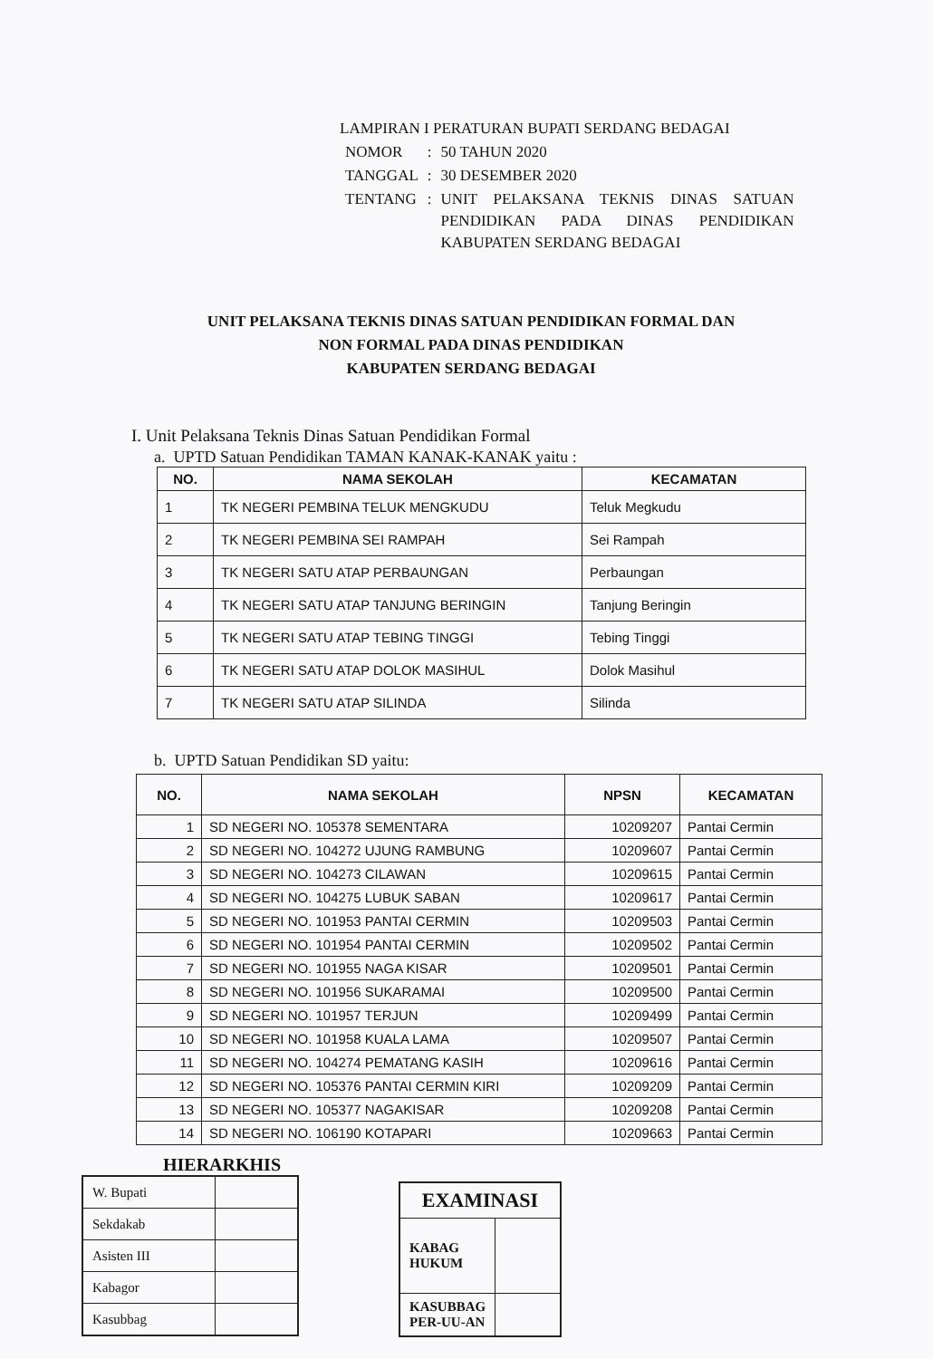LAMPIRAN I PERATURAN BUPATI SERDANG BEDAGAI
| NOMOR | : | 50 TAHUN 2020 |
| TANGGAL | : | 30 DESEMBER 2020 |
| TENTANG | : | UNIT PELAKSANA TEKNIS DINAS SATUAN PENDIDIKAN PADA DINAS PENDIDIKAN KABUPATEN SERDANG BEDAGAI |
UNIT PELAKSANA TEKNIS DINAS SATUAN PENDIDIKAN FORMAL DAN
NON FORMAL PADA DINAS PENDIDIKAN
KABUPATEN SERDANG BEDAGAI
I. Unit Pelaksana Teknis Dinas Satuan Pendidikan Formal
a. UPTD Satuan Pendidikan TAMAN KANAK-KANAK yaitu :
| NO. | NAMA SEKOLAH | KECAMATAN |
| --- | --- | --- |
| 1 | TK NEGERI PEMBINA TELUK MENGKUDU | Teluk Megkudu |
| 2 | TK NEGERI PEMBINA SEI RAMPAH | Sei Rampah |
| 3 | TK NEGERI SATU ATAP PERBAUNGAN | Perbaungan |
| 4 | TK NEGERI SATU ATAP TANJUNG BERINGIN | Tanjung Beringin |
| 5 | TK NEGERI SATU ATAP TEBING TINGGI | Tebing Tinggi |
| 6 | TK NEGERI SATU ATAP DOLOK MASIHUL | Dolok Masihul |
| 7 | TK NEGERI SATU ATAP SILINDA | Silinda |
b. UPTD Satuan Pendidikan SD yaitu:
| NO. | NAMA SEKOLAH | NPSN | KECAMATAN |
| --- | --- | --- | --- |
| 1 | SD NEGERI NO. 105378 SEMENTARA | 10209207 | Pantai Cermin |
| 2 | SD NEGERI NO. 104272 UJUNG RAMBUNG | 10209607 | Pantai Cermin |
| 3 | SD NEGERI NO. 104273 CILAWAN | 10209615 | Pantai Cermin |
| 4 | SD NEGERI NO. 104275 LUBUK SABAN | 10209617 | Pantai Cermin |
| 5 | SD NEGERI NO. 101953 PANTAI CERMIN | 10209503 | Pantai Cermin |
| 6 | SD NEGERI NO. 101954 PANTAI CERMIN | 10209502 | Pantai Cermin |
| 7 | SD NEGERI NO. 101955 NAGA KISAR | 10209501 | Pantai Cermin |
| 8 | SD NEGERI NO. 101956 SUKARAMAI | 10209500 | Pantai Cermin |
| 9 | SD NEGERI NO. 101957 TERJUN | 10209499 | Pantai Cermin |
| 10 | SD NEGERI NO. 101958 KUALA LAMA | 10209507 | Pantai Cermin |
| 11 | SD NEGERI NO. 104274 PEMATANG KASIH | 10209616 | Pantai Cermin |
| 12 | SD NEGERI NO. 105376 PANTAI CERMIN KIRI | 10209209 | Pantai Cermin |
| 13 | SD NEGERI NO. 105377 NAGAKISAR | 10209208 | Pantai Cermin |
| 14 | SD NEGERI NO. 106190 KOTAPARI | 10209663 | Pantai Cermin |
HIERARKHIS
| W. Bupati | |
| Sekdakab | |
| Asisten III | |
| Kabagor | |
| Kasubbag | |
| EXAMINASI | |
| KABAG HUKUM | |
| KASUBBAG PER-UU-AN | |